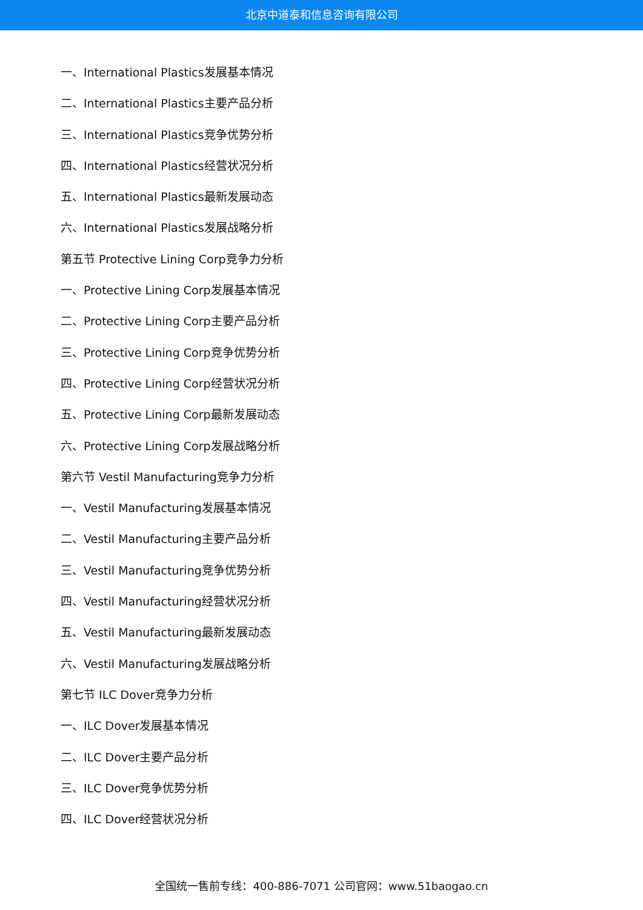北京中道泰和信息咨询有限公司
一、International Plastics发展基本情况
二、International Plastics主要产品分析
三、International Plastics竞争优势分析
四、International Plastics经营状况分析
五、International Plastics最新发展动态
六、International Plastics发展战略分析
第五节 Protective Lining Corp竞争力分析
一、Protective Lining Corp发展基本情况
二、Protective Lining Corp主要产品分析
三、Protective Lining Corp竞争优势分析
四、Protective Lining Corp经营状况分析
五、Protective Lining Corp最新发展动态
六、Protective Lining Corp发展战略分析
第六节 Vestil Manufacturing竞争力分析
一、Vestil Manufacturing发展基本情况
二、Vestil Manufacturing主要产品分析
三、Vestil Manufacturing竞争优势分析
四、Vestil Manufacturing经营状况分析
五、Vestil Manufacturing最新发展动态
六、Vestil Manufacturing发展战略分析
第七节 ILC Dover竞争力分析
一、ILC Dover发展基本情况
二、ILC Dover主要产品分析
三、ILC Dover竞争优势分析
四、ILC Dover经营状况分析
全国统一售前专线：400-886-7071 公司官网：www.51baogao.cn